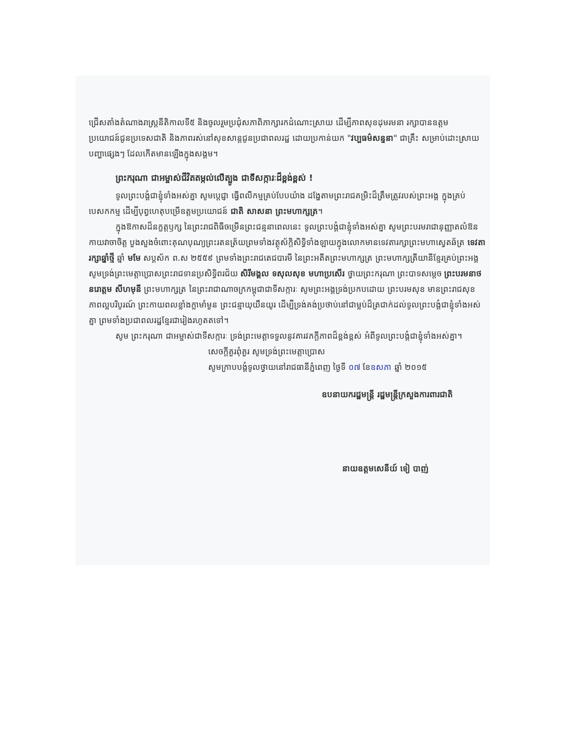ជ្រើសតាំងតំណាងរាស្ត្រនីតិកាលទី៥ និងចូលរួមប្រជុំសភាពិភាក្សារកដំណោះស្រាយ ដើម្បីភាពសុខដុមរមនា រក្សាបានឧត្តមប្រយោជន៍ជូនប្រទេសជាតិ និងភាពរស់នៅសុខសាន្តជូនប្រជាពលរដ្ឋ ដោយប្រកាន់យក "វប្បធម៌សន្ទនា" ជាគ្រឹះ សម្រាប់ដោះស្រាយបញ្ហាផ្សេងៗ ដែលកើតមានឡើងក្នុងសង្គម។
ព្រះករុណា ជាអម្ចាស់ជីវិតតម្កល់លើត្បូង ជាទីសក្ការៈដ៏ខ្ពង់ខ្ពស់ !
ទូលព្រះបង្គំជាខ្ញុំទាំងអស់គ្នា សូមប្ដេជ្ញា ធ្វើពលីកម្មគ្រប់បែបយ៉ាង ដង្ហែតាមព្រះរាជគម្រិះដ៏ត្រឹមត្រូវរបស់ព្រះអង្គ ក្នុងគ្រប់បេសកកម្ម ដើម្បីបុព្វហេតុបម្រើឧត្តមប្រយោជន៍ ជាតិ សាសនា ព្រះមហាក្សត្រ។
ក្នុងឱកាសដ៏នក្ខត្តឫក្ស នៃព្រះរាជពិធីចម្រើនព្រះជន្មនាពេលនេះ ទូលព្រះបង្គំជាខ្ញុំទាំងអស់គ្នា សូមព្រះបរមរាជានុញ្ញាតលំឱនកាយវាចាចិត្ត បួងសួងចំពោះគុណបុណ្យព្រះរតនត្រ័យព្រមទាំងវត្ថុស័ក្តិសិទ្ធិទាំងឡាយក្នុងលោកមានទេវតារក្សាព្រះមហាស្វេតឆ័ត្រ ទេវតារក្សាឆ្នាំថ្មី ឆ្នាំ មមែ សប្តស័ក ព.ស ២៥៥៩ ព្រមទាំងព្រះរាជតេជបារមី នៃព្រះអតីតព្រះមហាក្សត្រ ព្រះមហាក្សត្រីយានីខ្មែរគ្រប់ព្រះអង្គ សូមទ្រង់ព្រះមេត្តាប្រោសព្រះរាជទានប្រសិទ្ធិពរជ័យ សិរីមង្គល ទសុលសុខ មហាប្រសើរ ថ្វាយព្រះករុណា ព្រះបាទសម្តេច ព្រះបរមនាថ នរោត្តម សីហមុនី ព្រះមហាក្សត្រ នៃព្រះរាជាណាចក្រកម្ពុជាជាទីសក្ការៈ សូមព្រះអង្គទ្រង់ប្រកបដោយ ព្រះបរមសុខ មានព្រះរាជសុខភាពល្អបរិបូរណ៍ ព្រះកាយពលខ្លាំងក្លាមាំមួន ព្រះជន្មាយុយឺនយូរ ដើម្បីទ្រង់គង់ប្រថាប់នៅជាម្លប់ដ៏ត្រជាក់ដល់ទូលព្រះបង្គំជាខ្ញុំទាំងអស់គ្នា ព្រមទាំងប្រជាពលរដ្ឋខ្មែរជារៀងរហូតតទៅ។
សូម ព្រះករុណា ជាអម្ចាស់ជាទីសក្ការៈ ទ្រង់ព្រះមេត្តាទទួលនូវគារវភក្តីភាពដ៏ខ្ពង់ខ្ពស់ អំពីទូលព្រះបង្គំជាខ្ញុំទាំងអស់គ្នា។
សេចក្តីគួរពុំគួរ សូមទ្រង់ព្រះមេត្តាប្រោស
សូមក្រាបបង្គំទូលថ្វាយនៅរាជធានីភ្នំពេញ ថ្ងៃទី ០៧ ខែឧសភា ឆ្នាំ ២០១៥
ឧបនាយករដ្ឋមន្ត្រី រដ្ឋមន្ត្រីក្រសួងការពារជាតិ
នាយឧត្តមសេនីយ៍ ទៀ បាញ់